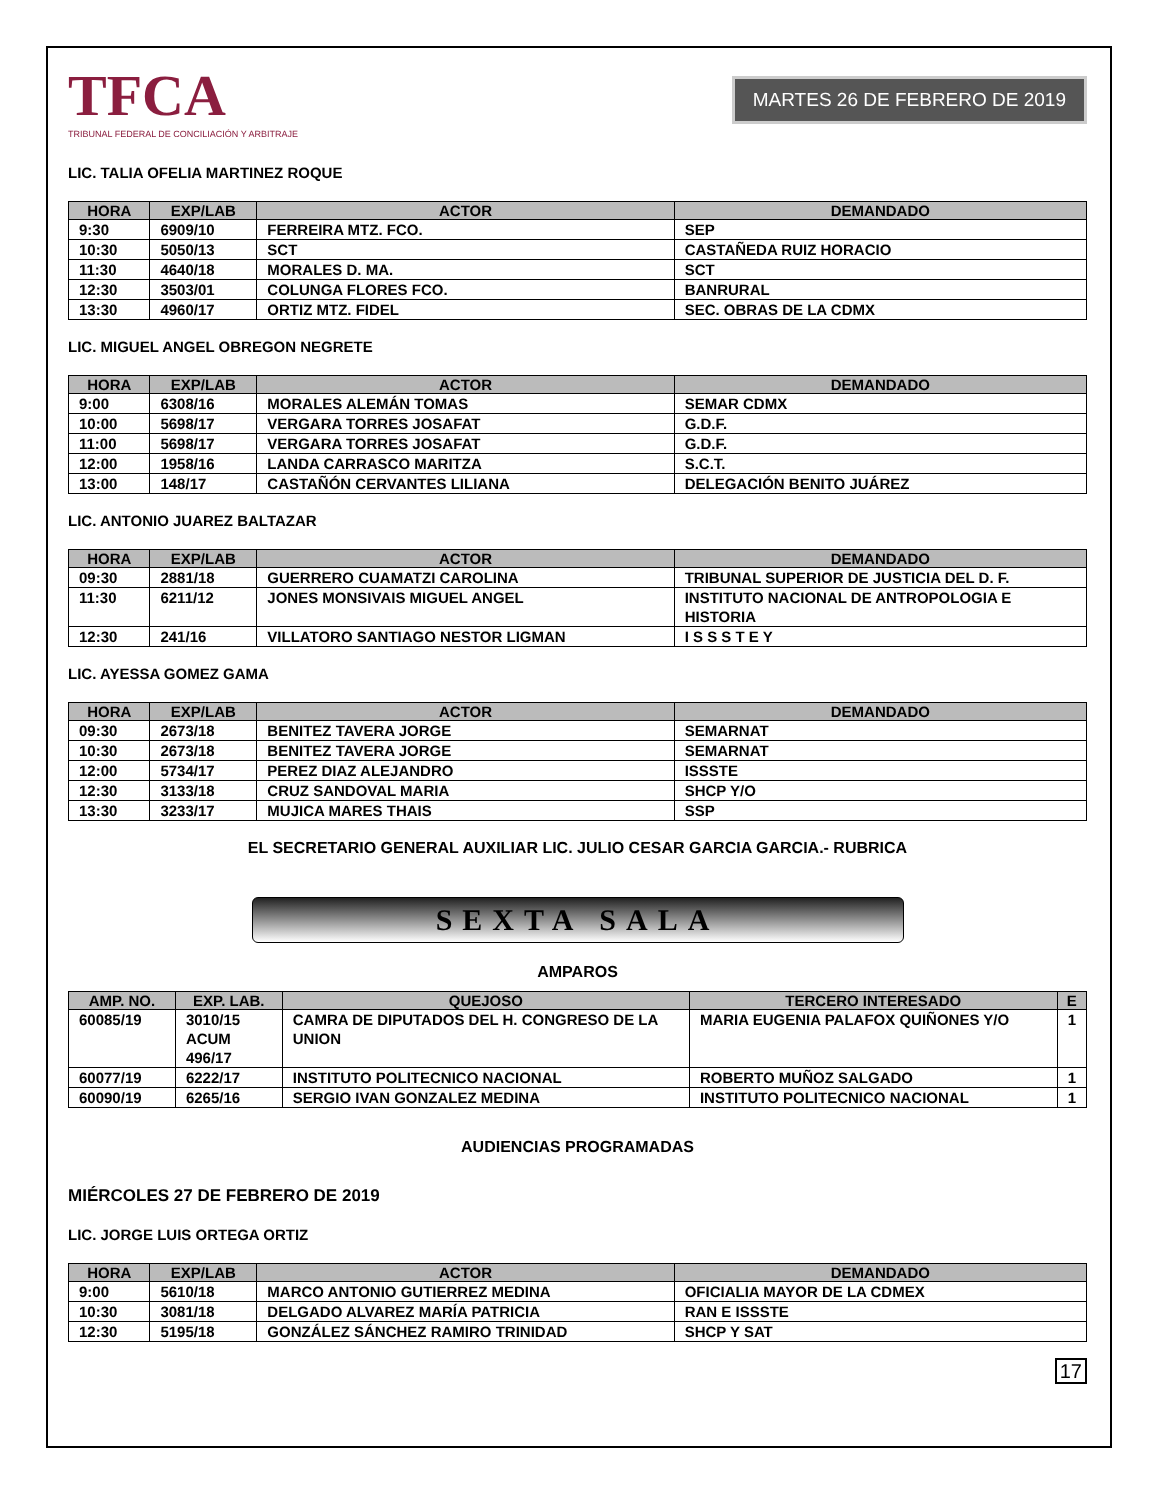TFCA
TRIBUNAL FEDERAL DE CONCILIACIÓN Y ARBITRAJE
MARTES 26 DE FEBRERO DE 2019
LIC. TALIA OFELIA MARTINEZ ROQUE
| HORA | EXP/LAB | ACTOR | DEMANDADO |
| --- | --- | --- | --- |
| 9:30 | 6909/10 | FERREIRA MTZ. FCO. | SEP |
| 10:30 | 5050/13 | SCT | CASTAÑEDA RUIZ HORACIO |
| 11:30 | 4640/18 | MORALES D. MA. | SCT |
| 12:30 | 3503/01 | COLUNGA FLORES FCO. | BANRURAL |
| 13:30 | 4960/17 | ORTIZ MTZ. FIDEL | SEC. OBRAS DE LA CDMX |
LIC. MIGUEL ANGEL OBREGON NEGRETE
| HORA | EXP/LAB | ACTOR | DEMANDADO |
| --- | --- | --- | --- |
| 9:00 | 6308/16 | MORALES ALEMÁN TOMAS | SEMAR CDMX |
| 10:00 | 5698/17 | VERGARA TORRES JOSAFAT | G.D.F. |
| 11:00 | 5698/17 | VERGARA TORRES JOSAFAT | G.D.F. |
| 12:00 | 1958/16 | LANDA CARRASCO MARITZA | S.C.T. |
| 13:00 | 148/17 | CASTAÑÓN CERVANTES LILIANA | DELEGACIÓN BENITO JUÁREZ |
LIC. ANTONIO JUAREZ BALTAZAR
| HORA | EXP/LAB | ACTOR | DEMANDADO |
| --- | --- | --- | --- |
| 09:30 | 2881/18 | GUERRERO CUAMATZI CAROLINA | TRIBUNAL SUPERIOR DE JUSTICIA DEL D. F. |
| 11:30 | 6211/12 | JONES MONSIVAIS MIGUEL ANGEL | INSTITUTO NACIONAL DE ANTROPOLOGIA E HISTORIA |
| 12:30 | 241/16 | VILLATORO SANTIAGO NESTOR LIGMAN | I S S S T E Y |
LIC. AYESSA GOMEZ GAMA
| HORA | EXP/LAB | ACTOR | DEMANDADO |
| --- | --- | --- | --- |
| 09:30 | 2673/18 | BENITEZ TAVERA JORGE | SEMARNAT |
| 10:30 | 2673/18 | BENITEZ TAVERA JORGE | SEMARNAT |
| 12:00 | 5734/17 | PEREZ DIAZ ALEJANDRO | ISSSTE |
| 12:30 | 3133/18 | CRUZ SANDOVAL MARIA | SHCP Y/O |
| 13:30 | 3233/17 | MUJICA MARES THAIS | SSP |
EL SECRETARIO GENERAL AUXILIAR LIC. JULIO CESAR GARCIA GARCIA.- RUBRICA
SEXTA SALA
AMPAROS
| AMP. NO. | EXP. LAB. | QUEJOSO | TERCERO INTERESADO | E |
| --- | --- | --- | --- | --- |
| 60085/19 | 3010/15 ACUM 496/17 | CAMRA DE DIPUTADOS DEL H. CONGRESO DE LA UNION | MARIA EUGENIA PALAFOX QUIÑONES Y/O | 1 |
| 60077/19 | 6222/17 | INSTITUTO POLITECNICO NACIONAL | ROBERTO MUÑOZ SALGADO | 1 |
| 60090/19 | 6265/16 | SERGIO IVAN GONZALEZ MEDINA | INSTITUTO POLITECNICO NACIONAL | 1 |
AUDIENCIAS PROGRAMADAS
MIÉRCOLES 27 DE FEBRERO DE 2019
LIC. JORGE LUIS ORTEGA ORTIZ
| HORA | EXP/LAB | ACTOR | DEMANDADO |
| --- | --- | --- | --- |
| 9:00 | 5610/18 | MARCO ANTONIO GUTIERREZ MEDINA | OFICIALIA MAYOR DE LA CDMEX |
| 10:30 | 3081/18 | DELGADO ALVAREZ MARÍA PATRICIA | RAN E ISSSTE |
| 12:30 | 5195/18 | GONZÁLEZ SÁNCHEZ RAMIRO TRINIDAD | SHCP Y SAT |
17